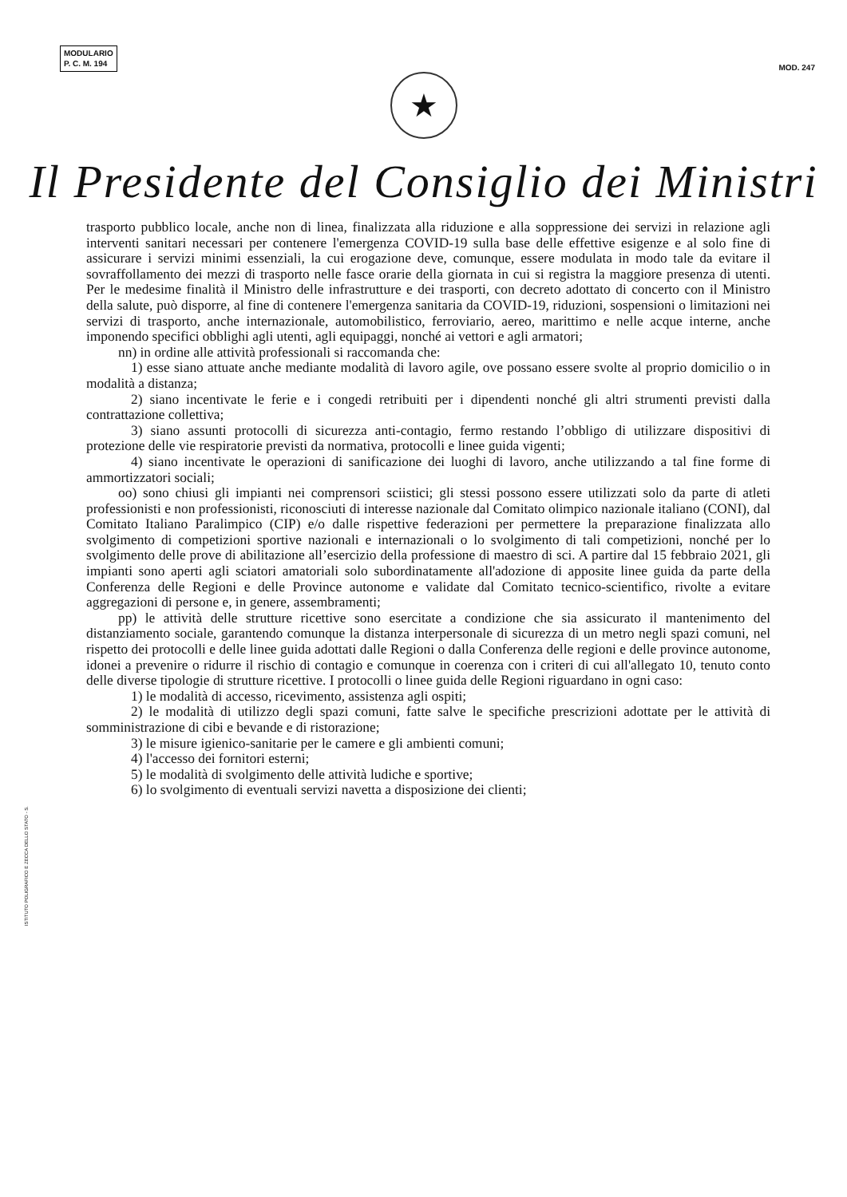MODULARIO
P. C. M. 194
MOD. 247
★
Il Presidente del Consiglio dei Ministri
trasporto pubblico locale, anche non di linea, finalizzata alla riduzione e alla soppressione dei servizi in relazione agli interventi sanitari necessari per contenere l'emergenza COVID-19 sulla base delle effettive esigenze e al solo fine di assicurare i servizi minimi essenziali, la cui erogazione deve, comunque, essere modulata in modo tale da evitare il sovraffollamento dei mezzi di trasporto nelle fasce orarie della giornata in cui si registra la maggiore presenza di utenti. Per le medesime finalità il Ministro delle infrastrutture e dei trasporti, con decreto adottato di concerto con il Ministro della salute, può disporre, al fine di contenere l'emergenza sanitaria da COVID-19, riduzioni, sospensioni o limitazioni nei servizi di trasporto, anche internazionale, automobilistico, ferroviario, aereo, marittimo e nelle acque interne, anche imponendo specifici obblighi agli utenti, agli equipaggi, nonché ai vettori e agli armatori;
nn) in ordine alle attività professionali si raccomanda che:
1) esse siano attuate anche mediante modalità di lavoro agile, ove possano essere svolte al proprio domicilio o in modalità a distanza;
2) siano incentivate le ferie e i congedi retribuiti per i dipendenti nonché gli altri strumenti previsti dalla contrattazione collettiva;
3) siano assunti protocolli di sicurezza anti-contagio, fermo restando l’obbligo di utilizzare dispositivi di protezione delle vie respiratorie previsti da normativa, protocolli e linee guida vigenti;
4) siano incentivate le operazioni di sanificazione dei luoghi di lavoro, anche utilizzando a tal fine forme di ammortizzatori sociali;
oo) sono chiusi gli impianti nei comprensori sciistici; gli stessi possono essere utilizzati solo da parte di atleti professionisti e non professionisti, riconosciuti di interesse nazionale dal Comitato olimpico nazionale italiano (CONI), dal Comitato Italiano Paralimpico (CIP) e/o dalle rispettive federazioni per permettere la preparazione finalizzata allo svolgimento di competizioni sportive nazionali e internazionali o lo svolgimento di tali competizioni, nonché per lo svolgimento delle prove di abilitazione all’esercizio della professione di maestro di sci. A partire dal 15 febbraio 2021, gli impianti sono aperti agli sciatori amatoriali solo subordinatamente all'adozione di apposite linee guida da parte della Conferenza delle Regioni e delle Province autonome e validate dal Comitato tecnico-scientifico, rivolte a evitare aggregazioni di persone e, in genere, assembramenti;
pp) le attività delle strutture ricettive sono esercitate a condizione che sia assicurato il mantenimento del distanziamento sociale, garantendo comunque la distanza interpersonale di sicurezza di un metro negli spazi comuni, nel rispetto dei protocolli e delle linee guida adottati dalle Regioni o dalla Conferenza delle regioni e delle province autonome, idonei a prevenire o ridurre il rischio di contagio e comunque in coerenza con i criteri di cui all'allegato 10, tenuto conto delle diverse tipologie di strutture ricettive. I protocolli o linee guida delle Regioni riguardano in ogni caso:
1) le modalità di accesso, ricevimento, assistenza agli ospiti;
2) le modalità di utilizzo degli spazi comuni, fatte salve le specifiche prescrizioni adottate per le attività di somministrazione di cibi e bevande e di ristorazione;
3) le misure igienico-sanitarie per le camere e gli ambienti comuni;
4) l'accesso dei fornitori esterni;
5) le modalità di svolgimento delle attività ludiche e sportive;
6) lo svolgimento di eventuali servizi navetta a disposizione dei clienti;
ISTITUTO POLIGRAFICO E ZECCA DELLO STATO - S.